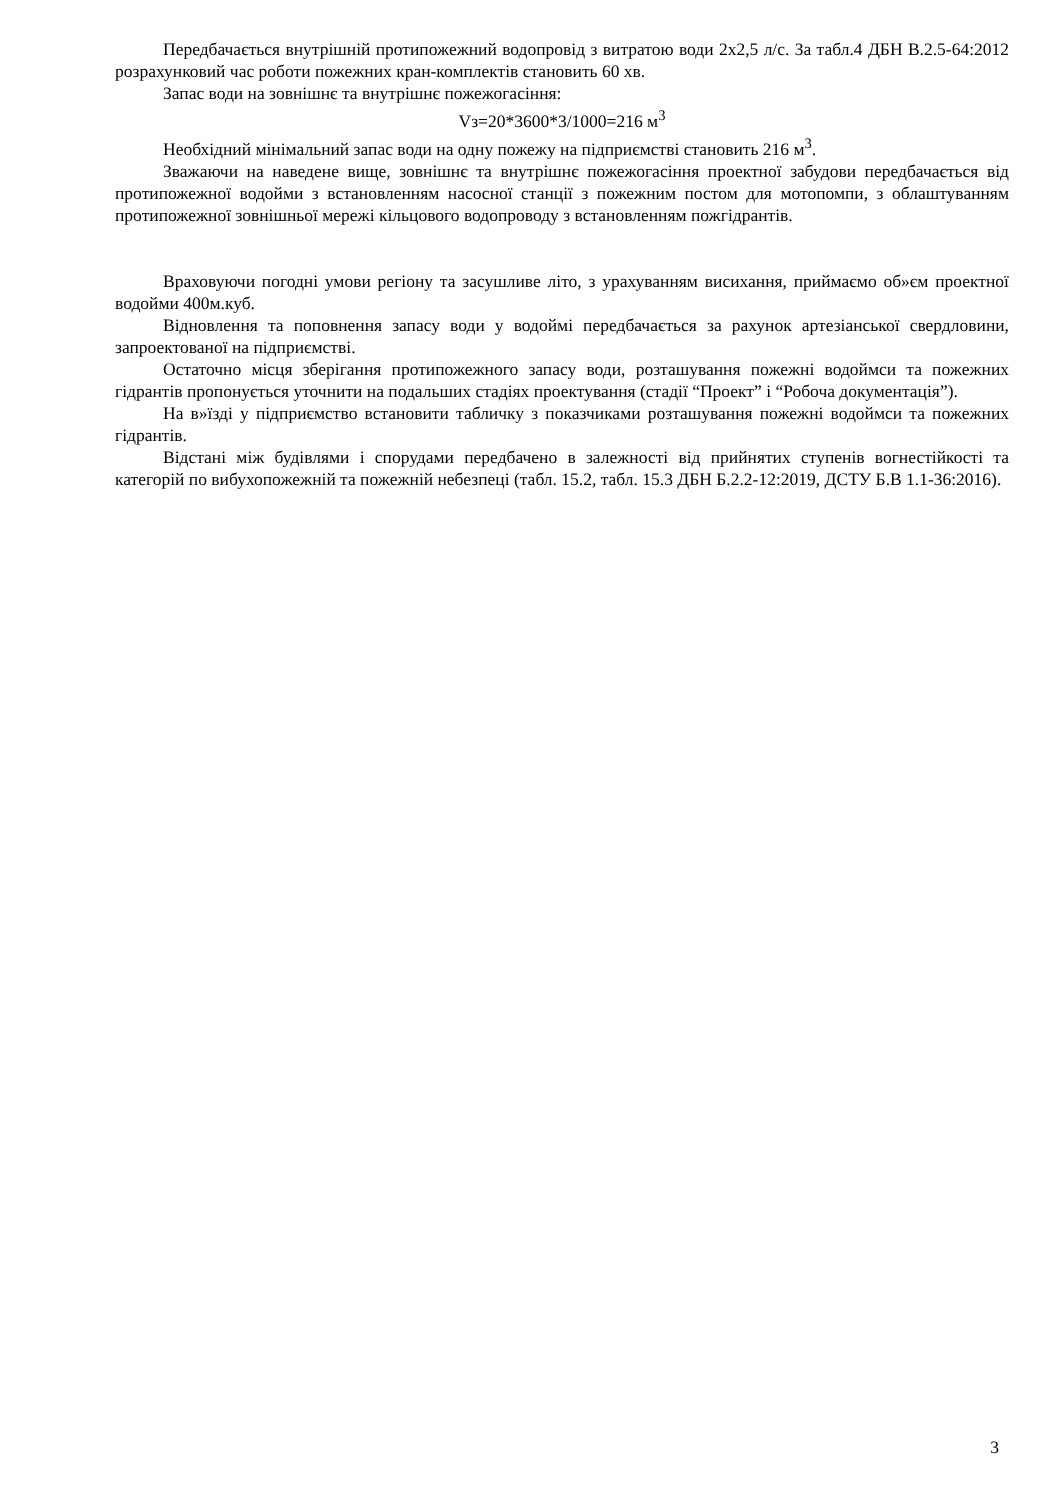Передбачається внутрішній протипожежний водопровід з витратою води 2х2,5 л/с. За табл.4 ДБН В.2.5-64:2012 розрахунковий час роботи пожежних кран-комплектів становить 60 хв.
Запас води на зовнішнє та внутрішнє пожежогасіння:
Vз=20*3600*3/1000=216 м<sup>3</sup>
Необхідний мінімальний запас води на одну пожежу на підприємстві становить 216 м<sup>3</sup>.
Зважаючи на наведене вище, зовнішнє та внутрішнє пожежогасіння проектної забудови передбачається від протипожежної водойми з встановленням насосної станції з пожежним постом для мотопомпи, з облаштуванням протипожежної зовнішньої мережі кільцового водопроводу з встановленням пожгідрантів.
Враховуючи погодні умови регіону та засушливе літо, з урахуванням висихання, приймаємо об»єм проектної водойми 400м.куб.
Відновлення та поповнення запасу води у водоймі передбачається за рахунок артезіанської свердловини, запроектованої на підприємстві.
Остаточно місця зберігання протипожежного запасу води, розташування пожежні водоймси та пожежних гідрантів пропонується уточнити на подальших стадіях проектування (стадії “Проект” і “Робоча документація”).
На в»їзді у підприємство встановити табличку з показчиками розташування пожежні водоймси та пожежних гідрантів.
Відстані між будівлями і спорудами передбачено в залежності від прийнятих ступенів вогнестійкості та категорій по вибухопожежній та пожежній небезпеці (табл. 15.2, табл. 15.3 ДБН Б.2.2-12:2019, ДСТУ Б.В 1.1-36:2016).
3